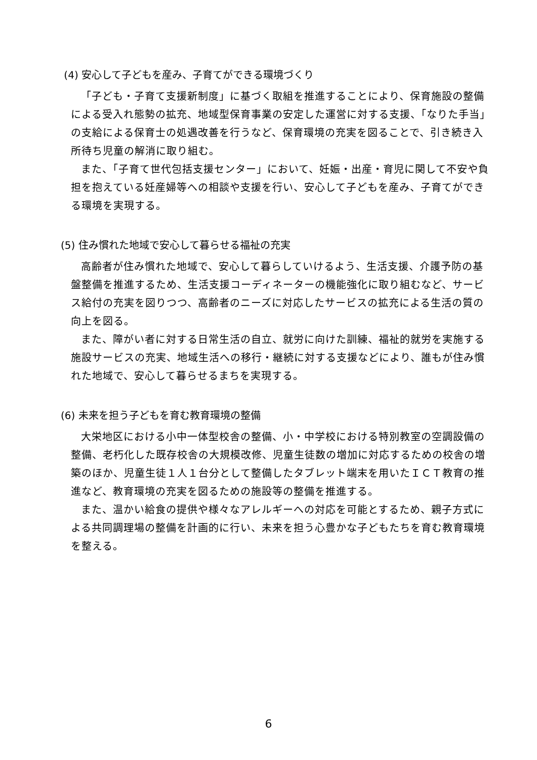(4) 安心して子どもを産み、子育てができる環境づくり
「子ども・子育て支援新制度」に基づく取組を推進することにより、保育施設の整備による受入れ態勢の拡充、地域型保育事業の安定した運営に対する支援、「なりた手当」の支給による保育士の処遇改善を行うなど、保育環境の充実を図ることで、引き続き入所待ち児童の解消に取り組む。
また、「子育て世代包括支援センター」において、妊娠・出産・育児に関して不安や負担を抱えている妊産婦等への相談や支援を行い、安心して子どもを産み、子育てができる環境を実現する。
(5) 住み慣れた地域で安心して暮らせる福祉の充実
高齢者が住み慣れた地域で、安心して暮らしていけるよう、生活支援、介護予防の基盤整備を推進するため、生活支援コーディネーターの機能強化に取り組むなど、サービス給付の充実を図りつつ、高齢者のニーズに対応したサービスの拡充による生活の質の向上を図る。
また、障がい者に対する日常生活の自立、就労に向けた訓練、福祉的就労を実施する施設サービスの充実、地域生活への移行・継続に対する支援などにより、誰もが住み慣れた地域で、安心して暮らせるまちを実現する。
(6) 未来を担う子どもを育む教育環境の整備
大栄地区における小中一体型校舎の整備、小・中学校における特別教室の空調設備の整備、老朽化した既存校舎の大規模改修、児童生徒数の増加に対応するための校舎の増築のほか、児童生徒１人１台分として整備したタブレット端末を用いたＩＣＴ教育の推進など、教育環境の充実を図るための施設等の整備を推進する。
また、温かい給食の提供や様々なアレルギーへの対応を可能とするため、親子方式による共同調理場の整備を計画的に行い、未来を担う心豊かな子どもたちを育む教育環境を整える。
6